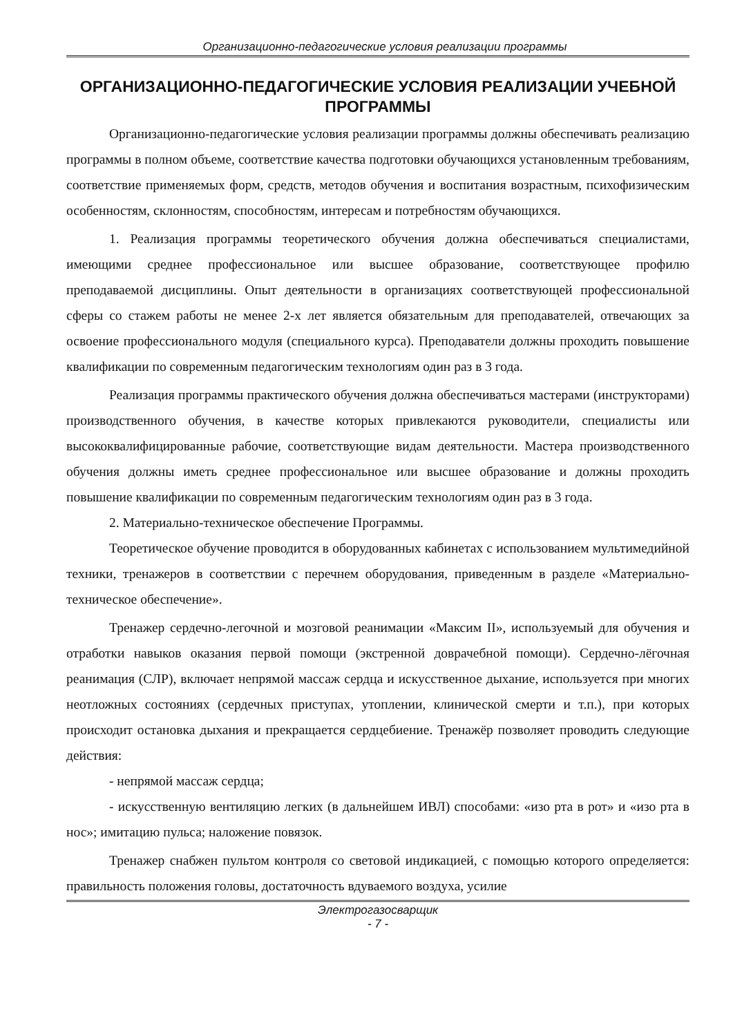Организационно-педагогические условия реализации программы
ОРГАНИЗАЦИОННО-ПЕДАГОГИЧЕСКИЕ УСЛОВИЯ РЕАЛИЗАЦИИ УЧЕБНОЙ ПРОГРАММЫ
Организационно-педагогические условия реализации программы должны обеспечивать реализацию программы в полном объеме, соответствие качества подготовки обучающихся установленным требованиям, соответствие применяемых форм, средств, методов обучения и воспитания возрастным, психофизическим особенностям, склонностям, способностям, интересам и потребностям обучающихся.
1. Реализация программы теоретического обучения должна обеспечиваться специалистами, имеющими среднее профессиональное или высшее образование, соответствующее профилю преподаваемой дисциплины. Опыт деятельности в организациях соответствующей профессиональной сферы со стажем работы не менее 2-х лет является обязательным для преподавателей, отвечающих за освоение профессионального модуля (специального курса). Преподаватели должны проходить повышение квалификации по современным педагогическим технологиям один раз в 3 года.
Реализация программы практического обучения должна обеспечиваться мастерами (инструкторами) производственного обучения, в качестве которых привлекаются руководители, специалисты или высококвалифицированные рабочие, соответствующие видам деятельности. Мастера производственного обучения должны иметь среднее профессиональное или высшее образование и должны проходить повышение квалификации по современным педагогическим технологиям один раз в 3 года.
2. Материально-техническое обеспечение Программы.
Теоретическое обучение проводится в оборудованных кабинетах с использованием мультимедийной техники, тренажеров в соответствии с перечнем оборудования, приведенным в разделе «Материально-техническое обеспечение».
Тренажер сердечно-легочной и мозговой реанимации «Максим II», используемый для обучения и отработки навыков оказания первой помощи (экстренной доврачебной помощи). Сердечно-лёгочная реанимация (СЛР), включает непрямой массаж сердца и искусственное дыхание, используется при многих неотложных состояниях (сердечных приступах, утоплении, клинической смерти и т.п.), при которых происходит остановка дыхания и прекращается сердцебиение. Тренажёр позволяет проводить следующие действия:
- непрямой массаж сердца;
- искусственную вентиляцию легких (в дальнейшем ИВЛ) способами: «изо рта в рот» и «изо рта в нос»; имитацию пульса; наложение повязок.
Тренажер снабжен пультом контроля со световой индикацией, с помощью которого определяется: правильность положения головы, достаточность вдуваемого воздуха, усилие
Электрогазосварщик
- 7 -